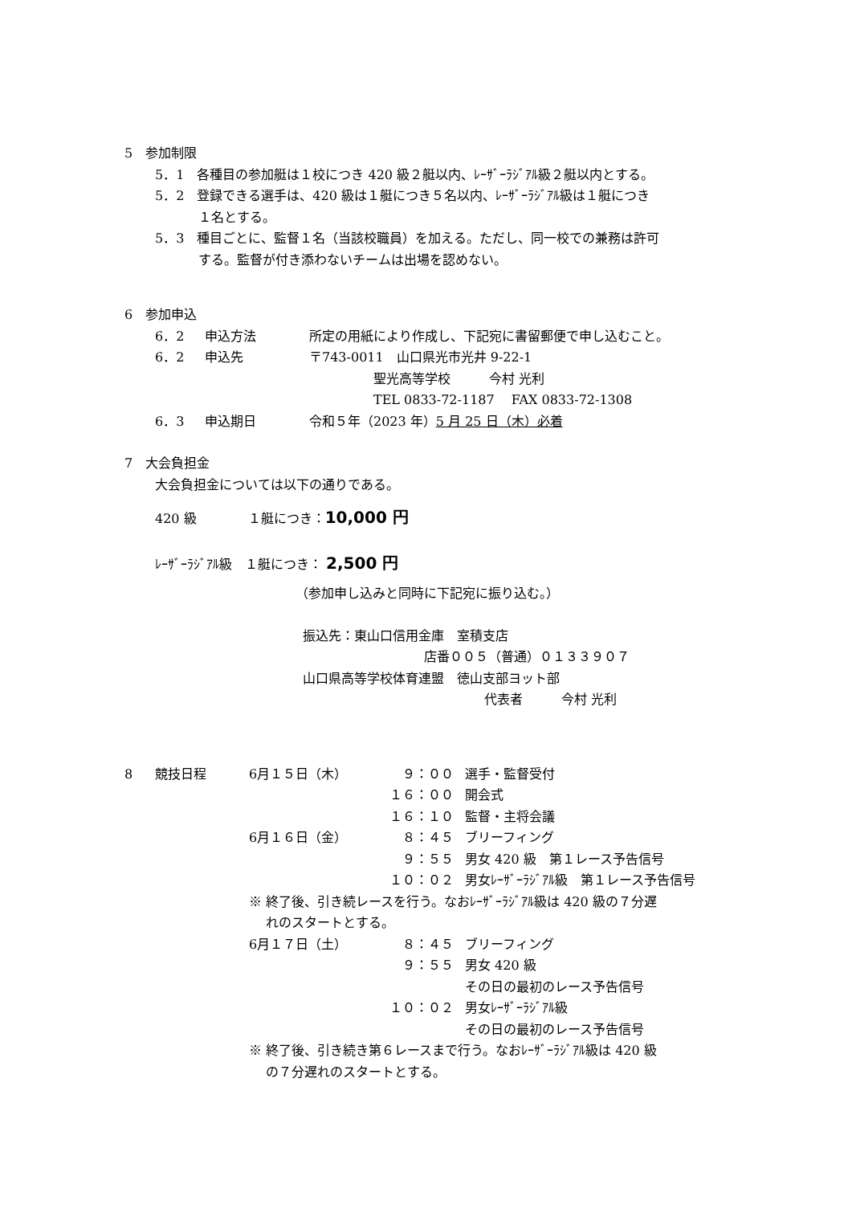5　参加制限
5．1　各種目の参加艇は１校につき 420 級２艇以内、ﾚｰｻﾞｰﾗｼﾞｱﾙ級２艇以内とする。
5．2　登録できる選手は、420 級は１艇につき５名以内、ﾚｰｻﾞｰﾗｼﾞｱﾙ級は１艇につき
１名とする。
5．3　種目ごとに、監督１名（当該校職員）を加える。ただし、同一校での兼務は許可
する。監督が付き添わないチームは出場を認めない。
6　参加申込
| 6．2 | 申込方法 | 所定の用紙により作成し、下記宛に書留郵便で申し込むこと。 |
| 6．2 | 申込先 | 〒743-0011 山口県光市光井 9-22-1 |
| | | 聖光高等学校 今村 光利 |
| | | TEL 0833-72-1187 FAX 0833-72-1308 |
| 6．3 | 申込期日 | 令和５年（2023 年） 5 月 25 日（木）必着 |
7　大会負担金
大会負担金については以下の通りである。
420 級　　　　１艇につき：10,000 円
ﾚｰｻﾞｰﾗｼﾞｱﾙ級　１艇につき： 2,500 円
（参加申し込みと同時に下記宛に振り込む。）
振込先：東山口信用金庫　室積支店
店番００５（普通）０１３３９０７
山口県高等学校体育連盟　徳山支部ヨット部
代表者　　　今村 光利
| 8 | 競技日程 | 6月１５日（木） | ９：００ | 選手・監督受付 |
| | | | １６：００ | 開会式 |
| | | | １６：１０ | 監督・主将会議 |
| | | 6月１６日（金） | ８：４５ | ブリーフィング |
| | | | ９：５５ | 男女 420 級 第１レース予告信号 |
| | | | １０：０２ | 男女ﾚｰｻﾞｰﾗｼﾞｱﾙ級 第１レース予告信号 |
| | | ※ 終了後、引き続レースを行う。なおﾚｰｻﾞｰﾗｼﾞｱﾙ級は 420 級の７分遅 れのスタートとする。 | | |
| | | 6月１７日（土） | ８：４５ | ブリーフィング |
| | | | ９：５５ | 男女 420 級 その日の最初のレース予告信号 |
| | | | １０：０２ | 男女ﾚｰｻﾞｰﾗｼﾞｱﾙ級 その日の最初のレース予告信号 |
| | | ※ 終了後、引き続き第６レースまで行う。なおﾚｰｻﾞｰﾗｼﾞｱﾙ級は 420 級 の７分遅れのスタートとする。 | | |